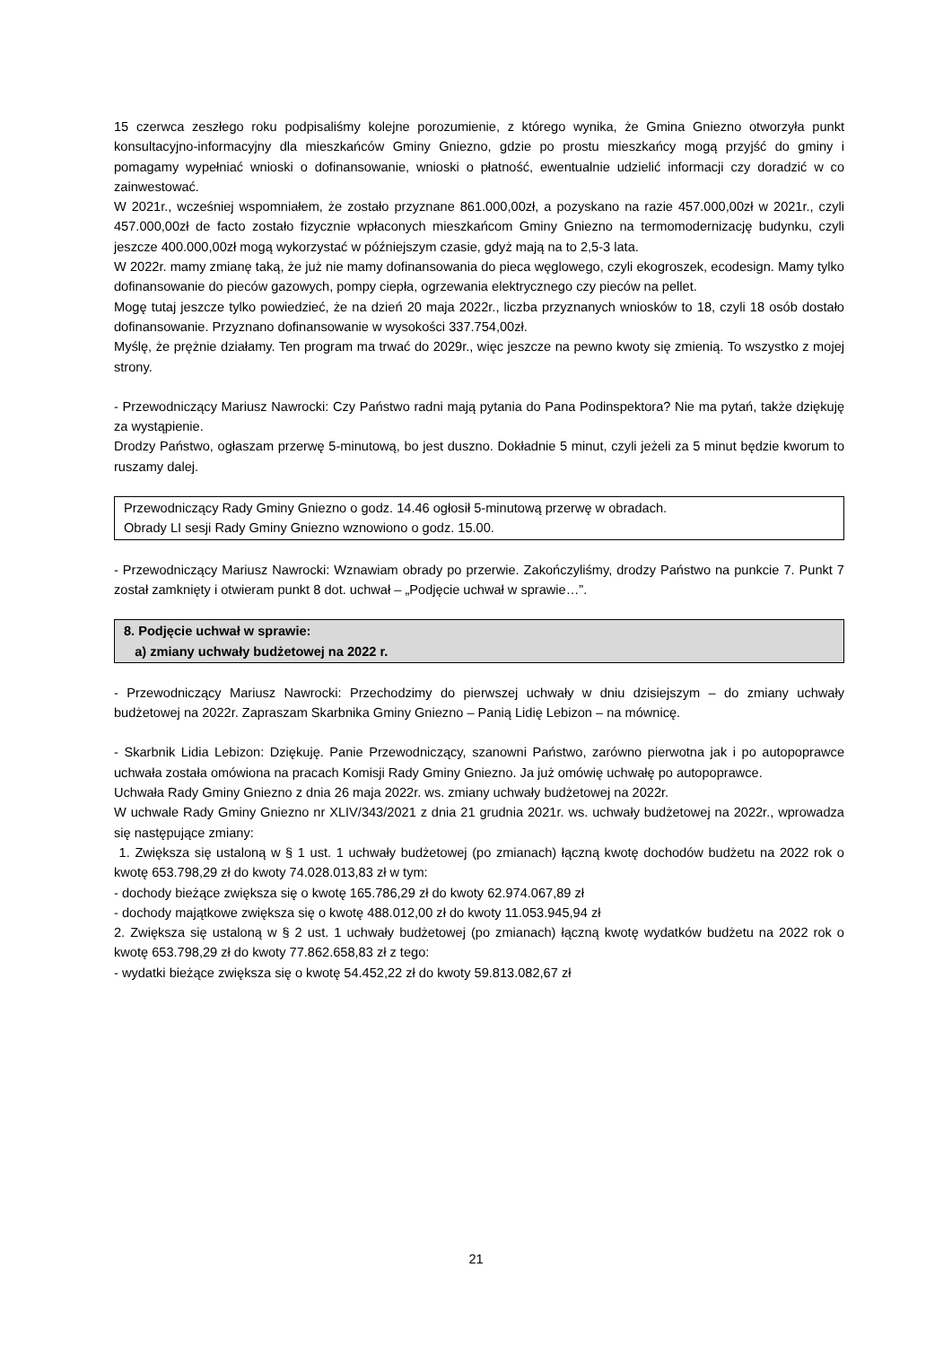15 czerwca zeszłego roku podpisaliśmy kolejne porozumienie, z którego wynika, że Gmina Gniezno otworzyła punkt konsultacyjno-informacyjny dla mieszkańców Gminy Gniezno, gdzie po prostu mieszkańcy mogą przyjść do gminy i pomagamy wypełniać wnioski o dofinansowanie, wnioski o płatność, ewentualnie udzielić informacji czy doradzić w co zainwestować.
W 2021r., wcześniej wspomniałem, że zostało przyznane 861.000,00zł, a pozyskano na razie 457.000,00zł w 2021r., czyli 457.000,00zł de facto zostało fizycznie wpłaconych mieszkańcom Gminy Gniezno na termomodernizację budynku, czyli jeszcze 400.000,00zł mogą wykorzystać w późniejszym czasie, gdyż mają na to 2,5-3 lata.
W 2022r. mamy zmianę taką, że już nie mamy dofinansowania do pieca węglowego, czyli ekogroszek, ecodesign. Mamy tylko dofinansowanie do pieców gazowych, pompy ciepła, ogrzewania elektrycznego czy pieców na pellet.
Mogę tutaj jeszcze tylko powiedzieć, że na dzień 20 maja 2022r., liczba przyznanych wniosków to 18, czyli 18 osób dostało dofinansowanie. Przyznano dofinansowanie w wysokości 337.754,00zł.
Myślę, że prężnie działamy. Ten program ma trwać do 2029r., więc jeszcze na pewno kwoty się zmienią. To wszystko z mojej strony.
- Przewodniczący Mariusz Nawrocki: Czy Państwo radni mają pytania do Pana Podinspektora? Nie ma pytań, także dziękuję za wystąpienie.
Drodzy Państwo, ogłaszam przerwę 5-minutową, bo jest duszno. Dokładnie 5 minut, czyli jeżeli za 5 minut będzie kworum to ruszamy dalej.
Przewodniczący Rady Gminy Gniezno o godz. 14.46 ogłosił 5-minutową przerwę w obradach.
Obrady LI sesji Rady Gminy Gniezno wznowiono o godz. 15.00.
- Przewodniczący Mariusz Nawrocki: Wznawiam obrady po przerwie. Zakończyliśmy, drodzy Państwo na punkcie 7. Punkt 7 został zamknięty i otwieram punkt 8 dot. uchwał – „Podjęcie uchwał w sprawie…”.
8. Podjęcie uchwał w sprawie:
a) zmiany uchwały budżetowej na 2022 r.
- Przewodniczący Mariusz Nawrocki: Przechodzimy do pierwszej uchwały w dniu dzisiejszym – do zmiany uchwały budżetowej na 2022r. Zapraszam Skarbnika Gminy Gniezno – Panią Lidię Lebizon – na mównicę.
- Skarbnik Lidia Lebizon: Dziękuję. Panie Przewodniczący, szanowni Państwo, zarówno pierwotna jak i po autopoprawce uchwała została omówiona na pracach Komisji Rady Gminy Gniezno. Ja już omówię uchwałę po autopoprawce.
Uchwała Rady Gminy Gniezno z dnia 26 maja 2022r. ws. zmiany uchwały budżetowej na 2022r.
W uchwale Rady Gminy Gniezno nr XLIV/343/2021 z dnia 21 grudnia 2021r. ws. uchwały budżetowej na 2022r., wprowadza się następujące zmiany:
1. Zwiększa się ustaloną w § 1 ust. 1 uchwały budżetowej (po zmianach) łączną kwotę dochodów budżetu na 2022 rok o kwotę 653.798,29 zł do kwoty 74.028.013,83 zł w tym:
- dochody bieżące zwiększa się o kwotę 165.786,29 zł do kwoty 62.974.067,89 zł
- dochody majątkowe zwiększa się o kwotę 488.012,00 zł do kwoty 11.053.945,94 zł
2. Zwiększa się ustaloną w § 2 ust. 1 uchwały budżetowej (po zmianach) łączną kwotę wydatków budżetu na 2022 rok o kwotę 653.798,29 zł do kwoty 77.862.658,83 zł z tego:
- wydatki bieżące zwiększa się o kwotę 54.452,22 zł do kwoty 59.813.082,67 zł
21